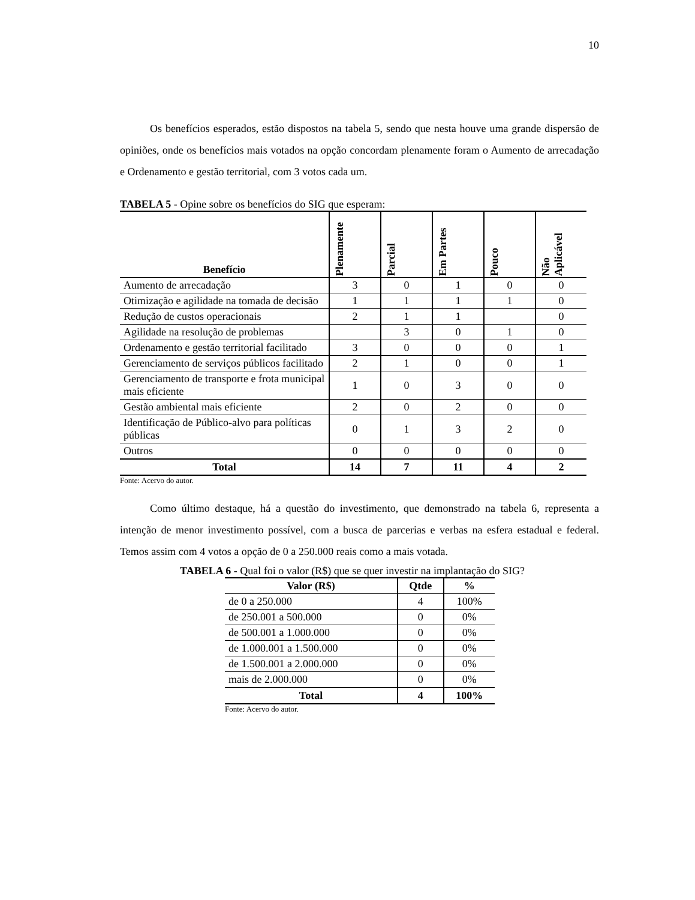10
Os benefícios esperados, estão dispostos na tabela 5, sendo que nesta houve uma grande dispersão de opiniões, onde os benefícios mais votados na opção concordam plenamente foram o Aumento de arrecadação e Ordenamento e gestão territorial, com 3 votos cada um.
TABELA 5 - Opine sobre os benefícios do SIG que esperam:
| Benefício | Plenamente | Parcial | Em Partes | Pouco | Não Aplicável |
| --- | --- | --- | --- | --- | --- |
| Aumento de arrecadação | 3 | 0 | 1 | 0 | 0 |
| Otimização e agilidade na tomada de decisão | 1 | 1 | 1 | 1 | 0 |
| Redução de custos operacionais | 2 | 1 | 1 | | 0 |
| Agilidade na resolução de problemas | | 3 | 0 | 1 | 0 |
| Ordenamento e gestão territorial facilitado | 3 | 0 | 0 | 0 | 1 |
| Gerenciamento de serviços públicos facilitado | 2 | 1 | 0 | 0 | 1 |
| Gerenciamento de transporte e frota municipal mais eficiente | 1 | 0 | 3 | 0 | 0 |
| Gestão ambiental mais eficiente | 2 | 0 | 2 | 0 | 0 |
| Identificação de Público-alvo para políticas públicas | 0 | 1 | 3 | 2 | 0 |
| Outros | 0 | 0 | 0 | 0 | 0 |
| Total | 14 | 7 | 11 | 4 | 2 |
Fonte: Acervo do autor.
Como último destaque, há a questão do investimento, que demonstrado na tabela 6, representa a intenção de menor investimento possível, com a busca de parcerias e verbas na esfera estadual e federal. Temos assim com 4 votos a opção de 0 a 250.000 reais como a mais votada.
TABELA 6 - Qual foi o valor (R$) que se quer investir na implantação do SIG?
| Valor (R$) | Qtde | % |
| --- | --- | --- |
| de 0 a 250.000 | 4 | 100% |
| de 250.001 a 500.000 | 0 | 0% |
| de 500.001 a 1.000.000 | 0 | 0% |
| de 1.000.001 a 1.500.000 | 0 | 0% |
| de 1.500.001 a 2.000.000 | 0 | 0% |
| mais de 2.000.000 | 0 | 0% |
| Total | 4 | 100% |
Fonte: Acervo do autor.